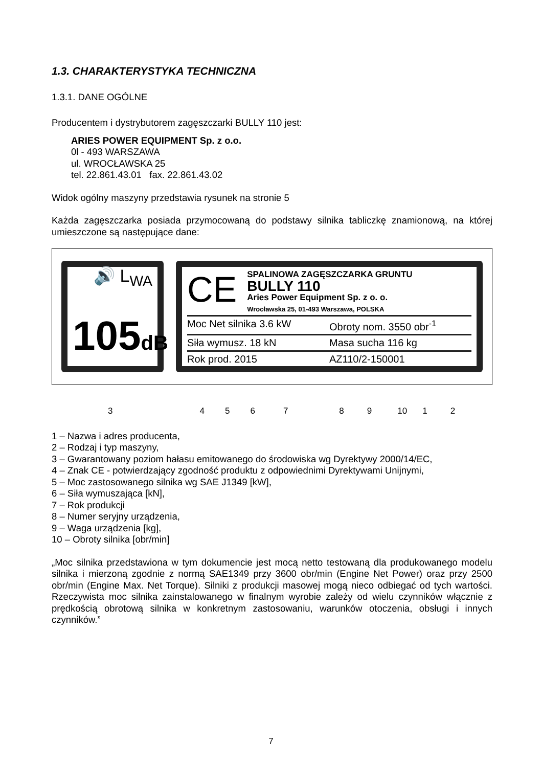1.3. CHARAKTERYSTYKA TECHNICZNA
1.3.1. DANE OGÓLNE
Producentem i dystrybutorem zagęszczarki BULLY 110 jest:
ARIES POWER EQUIPMENT Sp. z o.o.
0l - 493 WARSZAWA
ul. WROCŁAWSKA 25
tel. 22.861.43.01 fax. 22.861.43.02
Widok ogólny maszyny przedstawia rysunek na stronie 5
Każda zagęszczarka posiada przymocowaną do podstawy silnika tabliczkę znamionową, na której umieszczone są następujące dane:
🔊 L<sub>WA</sub>
105dB
CE
SPALINOWA ZAGĘSZCZARKA GRUNTU
BULLY 110
Aries Power Equipment Sp. z o. o.
Wrocławska 25, 01-493 Warszawa, POLSKA
Moc Net silnika 3.6 kW Obroty nom. 3550 obr<sup>-1</sup>
Siła wymusz. 18 kN Masa sucha 116 kg
Rok prod. 2015 AZ110/2-150001
3456789 10 1 2
1 – Nazwa i adres producenta,
2 – Rodzaj i typ maszyny,
3 – Gwarantowany poziom hałasu emitowanego do środowiska wg Dyrektywy 2000/14/EC,
4 – Znak CE - potwierdzający zgodność produktu z odpowiednimi Dyrektywami Unijnymi,
5 – Moc zastosowanego silnika wg SAE J1349 [kW],
6 – Siła wymuszająca [kN],
7 – Rok produkcji
8 – Numer seryjny urządzenia,
9 – Waga urządzenia [kg],
10 – Obroty silnika [obr/min]
„Moc silnika przedstawiona w tym dokumencie jest mocą netto testowaną dla produkowanego modelu silnika i mierzoną zgodnie z normą SAE1349 przy 3600 obr/min (Engine Net Power) oraz przy 2500 obr/min (Engine Max. Net Torque). Silniki z produkcji masowej mogą nieco odbiegać od tych wartości. Rzeczywista moc silnika zainstalowanego w finalnym wyrobie zależy od wielu czynników włącznie z prędkością obrotową silnika w konkretnym zastosowaniu, warunków otoczenia, obsługi i innych czynników.”
7